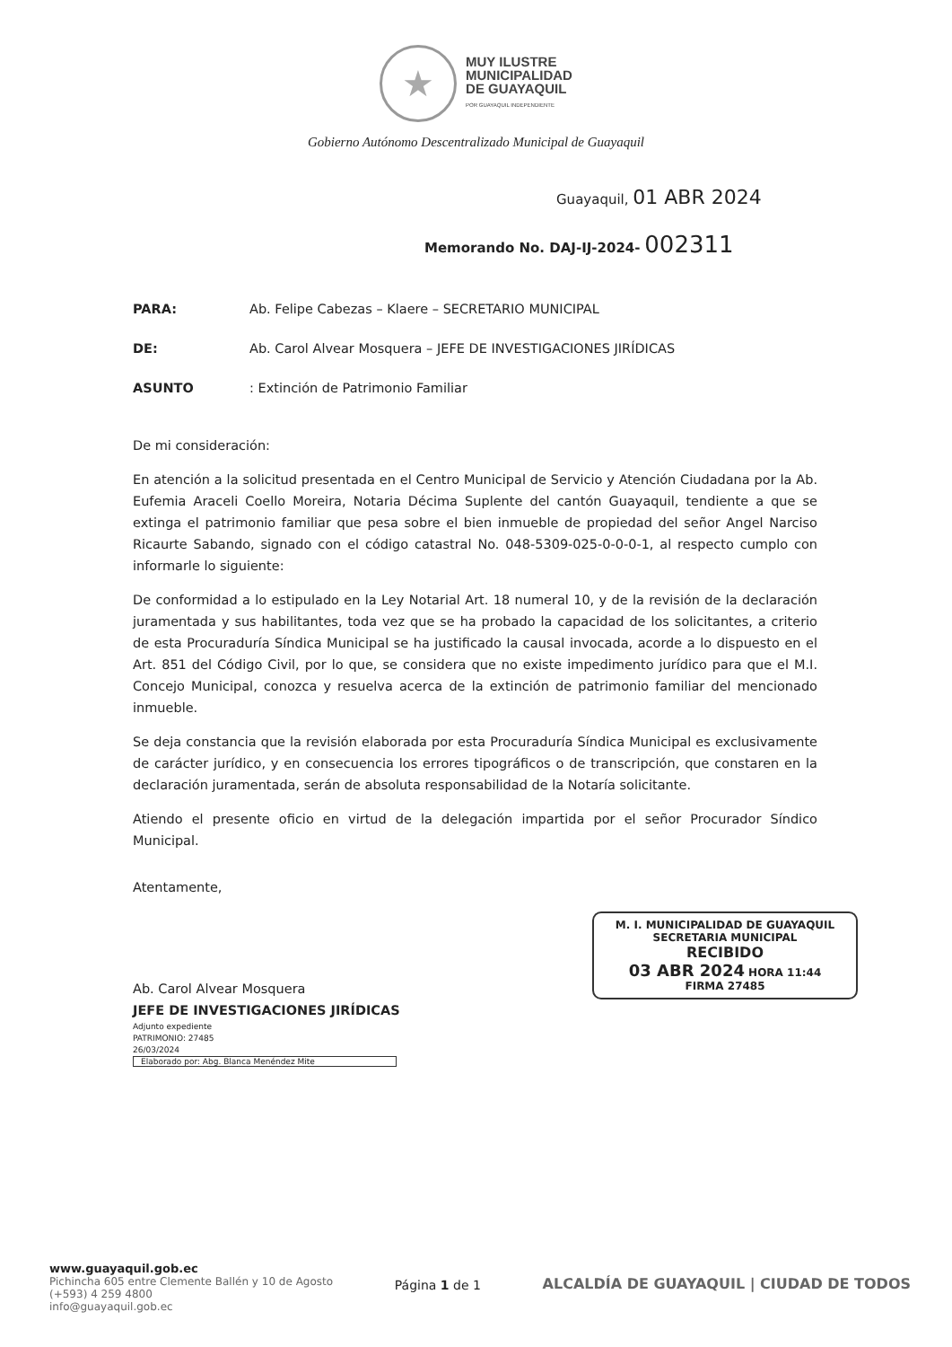★
MUY ILUSTRE
MUNICIPALIDAD
DE GUAYAQUIL
POR GUAYAQUIL INDEPENDIENTE
Gobierno Autónomo Descentralizado Municipal de Guayaquil
Guayaquil, 01 ABR 2024
Memorando No. DAJ-IJ-2024- 002311
PARA: Ab. Felipe Cabezas – Klaere – SECRETARIO MUNICIPAL
DE: Ab. Carol Alvear Mosquera – JEFE DE INVESTIGACIONES JIRÍDICAS
ASUNTO: Extinción de Patrimonio Familiar
De mi consideración:
En atención a la solicitud presentada en el Centro Municipal de Servicio y Atención Ciudadana por la Ab. Eufemia Araceli Coello Moreira, Notaria Décima Suplente del cantón Guayaquil, tendiente a que se extinga el patrimonio familiar que pesa sobre el bien inmueble de propiedad del señor Angel Narciso Ricaurte Sabando, signado con el código catastral No. 048-5309-025-0-0-0-1, al respecto cumplo con informarle lo siguiente:
De conformidad a lo estipulado en la Ley Notarial Art. 18 numeral 10, y de la revisión de la declaración juramentada y sus habilitantes, toda vez que se ha probado la capacidad de los solicitantes, a criterio de esta Procuraduría Síndica Municipal se ha justificado la causal invocada, acorde a lo dispuesto en el Art. 851 del Código Civil, por lo que, se considera que no existe impedimento jurídico para que el M.I. Concejo Municipal, conozca y resuelva acerca de la extinción de patrimonio familiar del mencionado inmueble.
Se deja constancia que la revisión elaborada por esta Procuraduría Síndica Municipal es exclusivamente de carácter jurídico, y en consecuencia los errores tipográficos o de transcripción, que constaren en la declaración juramentada, serán de absoluta responsabilidad de la Notaría solicitante.
Atiendo el presente oficio en virtud de la delegación impartida por el señor Procurador Síndico Municipal.
Atentamente,
Ab. Carol Alvear Mosquera
JEFE DE INVESTIGACIONES JIRÍDICAS
Adjunto expediente
PATRIMONIO: 27485
26/03/2024
Elaborado por: Abg. Blanca Menéndez Mite
M. I. MUNICIPALIDAD DE GUAYAQUIL
SECRETARIA MUNICIPAL
RECIBIDO
03 ABR 2024 HORA 11:44
FIRMA 27485
www.guayaquil.gob.ec
Pichincha 605 entre Clemente Ballén y 10 de Agosto
(+593) 4 259 4800
info@guayaquil.gob.ec
Página 1 de 1
ALCALDÍA DE GUAYAQUIL | CIUDAD DE TODOS